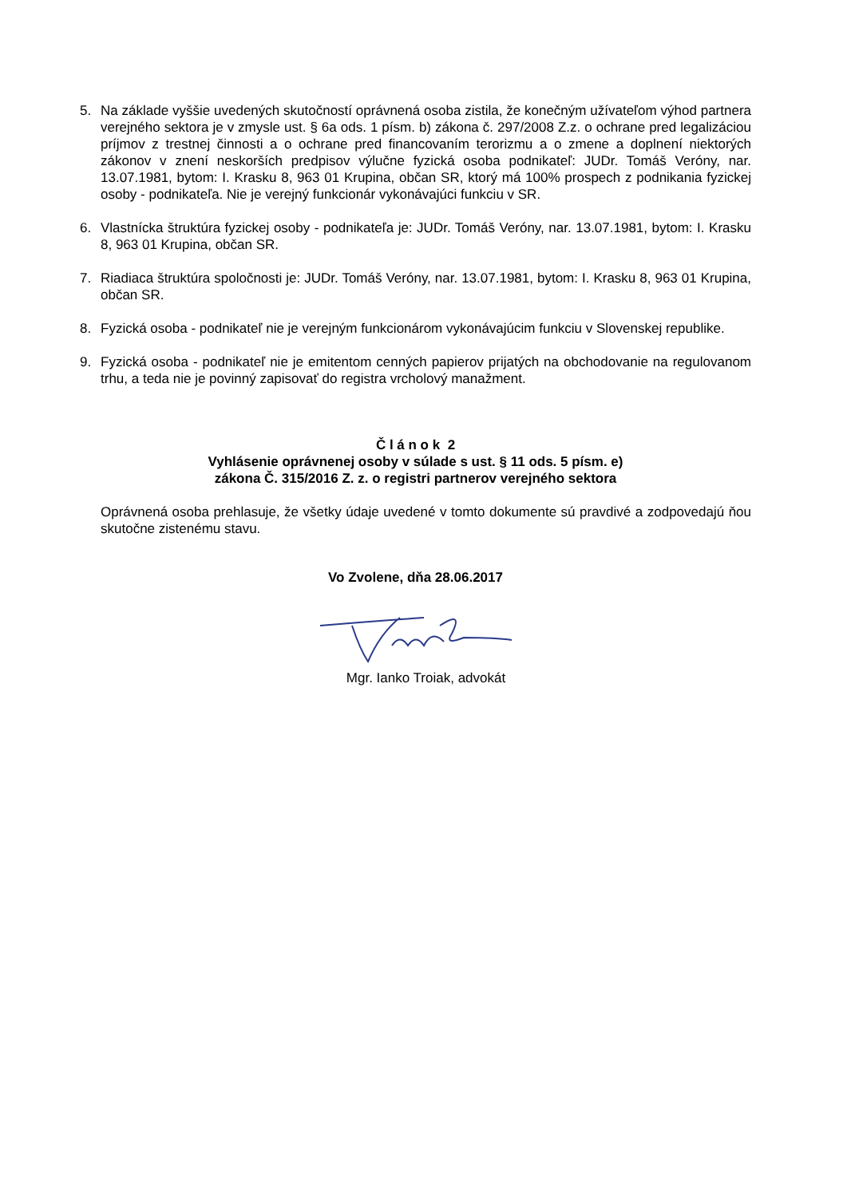5. Na základe vyššie uvedených skutočností oprávnená osoba zistila, že konečným užívateľom výhod partnera verejného sektora je v zmysle ust. § 6a ods. 1 písm. b) zákona č. 297/2008 Z.z. o ochrane pred legalizáciou príjmov z trestnej činnosti a o ochrane pred financovaním terorizmu a o zmene a doplnení niektorých zákonov v znení neskorších predpisov výlučne fyzická osoba podnikateľ: JUDr. Tomáš Veróny, nar. 13.07.1981, bytom: I. Krasku 8, 963 01 Krupina, občan SR, ktorý má 100% prospech z podnikania fyzickej osoby - podnikateľa. Nie je verejný funkcionár vykonávajúci funkciu v SR.
6. Vlastnícka štruktúra fyzickej osoby - podnikateľa je: JUDr. Tomáš Veróny, nar. 13.07.1981, bytom: I. Krasku 8, 963 01 Krupina, občan SR.
7. Riadiaca štruktúra spoločnosti je: JUDr. Tomáš Veróny, nar. 13.07.1981, bytom: I. Krasku 8, 963 01 Krupina, občan SR.
8. Fyzická osoba - podnikateľ nie je verejným funkcionárom vykonávajúcim funkciu v Slovenskej republike.
9. Fyzická osoba - podnikateľ nie je emitentom cenných papierov prijatých na obchodovanie na regulovanom trhu, a teda nie je povinný zapisovať do registra vrcholový manažment.
Č l á n o k 2
Vyhlásenie oprávnenej osoby v súlade s ust. § 11 ods. 5 písm. e)
zákona Č. 315/2016 Z. z. o registri partnerov verejného sektora
Oprávnená osoba prehlasuje, že všetky údaje uvedené v tomto dokumente sú pravdivé a zodpovedajú ňou skutočne zistenému stavu.
Vo Zvolene, dňa 28.06.2017
Mgr. Ianko Troiak, advokát